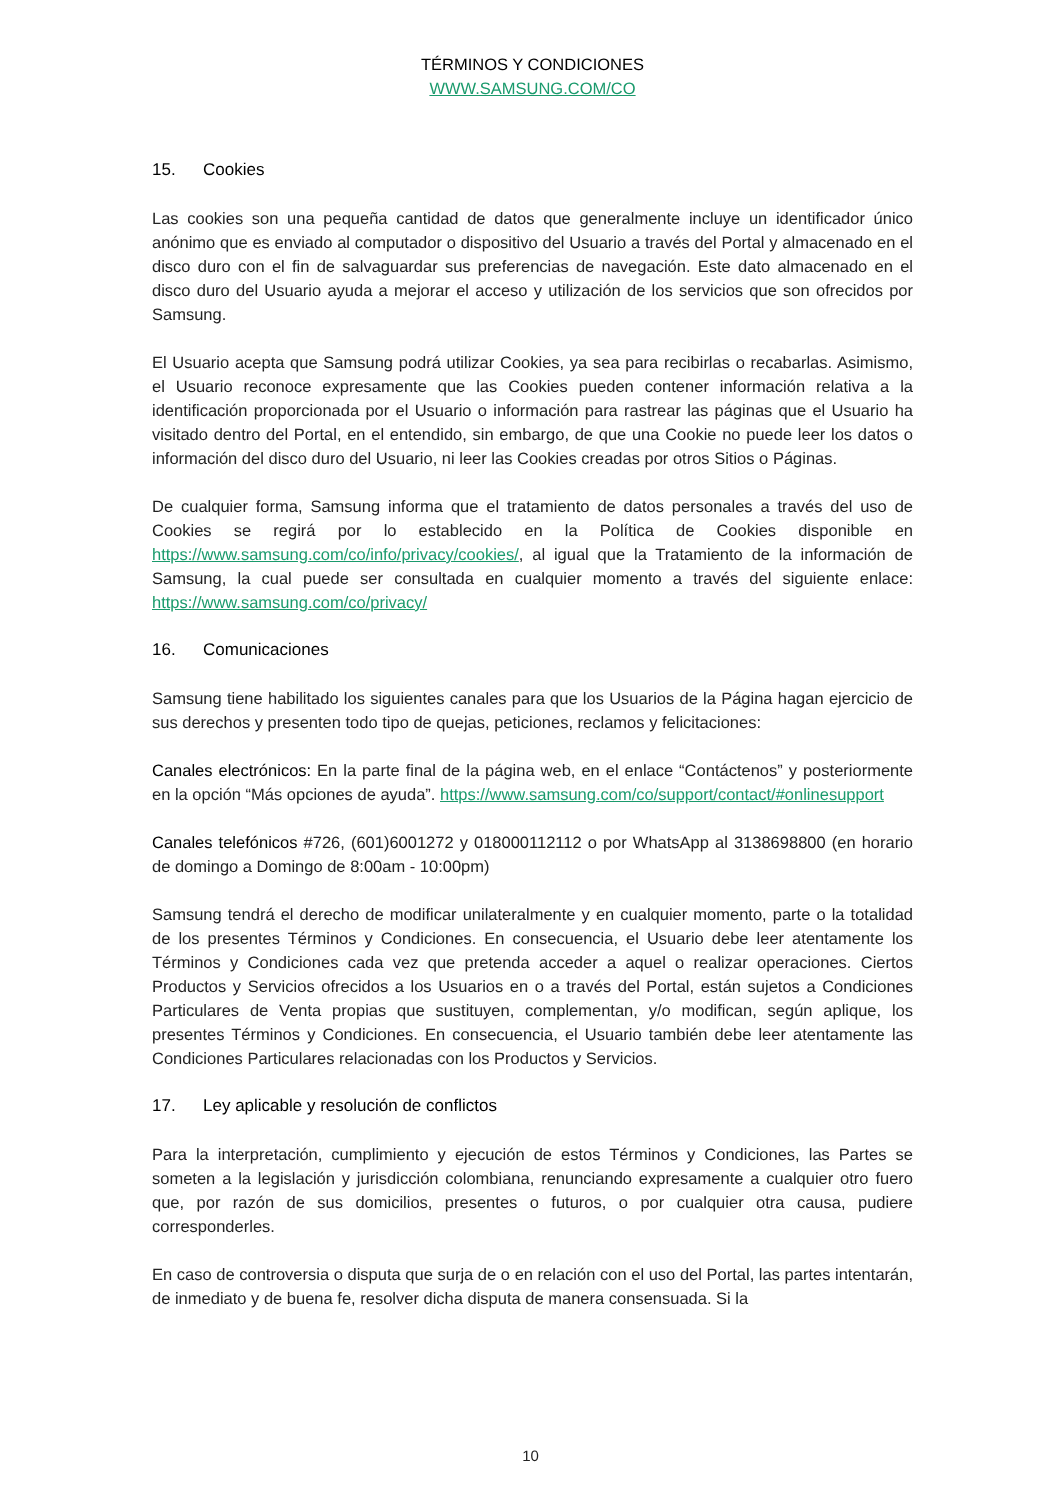TÉRMINOS Y CONDICIONES
WWW.SAMSUNG.COM/CO
15. Cookies
Las cookies son una pequeña cantidad de datos que generalmente incluye un identificador único anónimo que es enviado al computador o dispositivo del Usuario a través del Portal y almacenado en el disco duro con el fin de salvaguardar sus preferencias de navegación. Este dato almacenado en el disco duro del Usuario ayuda a mejorar el acceso y utilización de los servicios que son ofrecidos por Samsung.
El Usuario acepta que Samsung podrá utilizar Cookies, ya sea para recibirlas o recabarlas. Asimismo, el Usuario reconoce expresamente que las Cookies pueden contener información relativa a la identificación proporcionada por el Usuario o información para rastrear las páginas que el Usuario ha visitado dentro del Portal, en el entendido, sin embargo, de que una Cookie no puede leer los datos o información del disco duro del Usuario, ni leer las Cookies creadas por otros Sitios o Páginas.
De cualquier forma, Samsung informa que el tratamiento de datos personales a través del uso de Cookies se regirá por lo establecido en la Política de Cookies disponible en https://www.samsung.com/co/info/privacy/cookies/, al igual que la Tratamiento de la información de Samsung, la cual puede ser consultada en cualquier momento a través del siguiente enlace: https://www.samsung.com/co/privacy/
16. Comunicaciones
Samsung tiene habilitado los siguientes canales para que los Usuarios de la Página hagan ejercicio de sus derechos y presenten todo tipo de quejas, peticiones, reclamos y felicitaciones:
Canales electrónicos: En la parte final de la página web, en el enlace “Contáctenos” y posteriormente en la opción “Más opciones de ayuda”. https://www.samsung.com/co/support/contact/#onlinesupport
Canales telefónicos #726, (601)6001272 y 018000112112 o por WhatsApp al 3138698800 (en horario de domingo a Domingo de 8:00am - 10:00pm)
Samsung tendrá el derecho de modificar unilateralmente y en cualquier momento, parte o la totalidad de los presentes Términos y Condiciones. En consecuencia, el Usuario debe leer atentamente los Términos y Condiciones cada vez que pretenda acceder a aquel o realizar operaciones. Ciertos Productos y Servicios ofrecidos a los Usuarios en o a través del Portal, están sujetos a Condiciones Particulares de Venta propias que sustituyen, complementan, y/o modifican, según aplique, los presentes Términos y Condiciones. En consecuencia, el Usuario también debe leer atentamente las Condiciones Particulares relacionadas con los Productos y Servicios.
17. Ley aplicable y resolución de conflictos
Para la interpretación, cumplimiento y ejecución de estos Términos y Condiciones, las Partes se someten a la legislación y jurisdicción colombiana, renunciando expresamente a cualquier otro fuero que, por razón de sus domicilios, presentes o futuros, o por cualquier otra causa, pudiere corresponderles.
En caso de controversia o disputa que surja de o en relación con el uso del Portal, las partes intentarán, de inmediato y de buena fe, resolver dicha disputa de manera consensuada. Si la
10